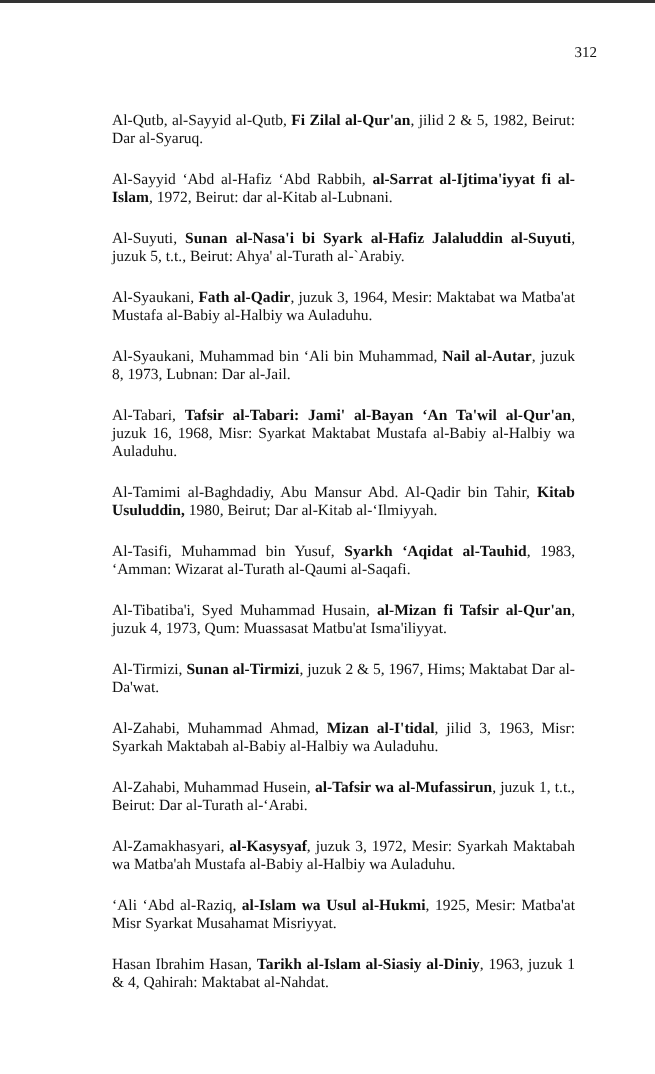312
Al-Qutb, al-Sayyid al-Qutb, Fi Zilal al-Qur'an, jilid 2 & 5, 1982, Beirut: Dar al-Syaruq.
Al-Sayyid ‘Abd al-Hafiz ‘Abd Rabbih, al-Sarrat al-Ijtima'iyyat fi al-Islam, 1972, Beirut: dar al-Kitab al-Lubnani.
Al-Suyuti, Sunan al-Nasa'i bi Syark al-Hafiz Jalaluddin al-Suyuti, juzuk 5, t.t., Beirut: Ahya' al-Turath al-`Arabiy.
Al-Syaukani, Fath al-Qadir, juzuk 3, 1964, Mesir: Maktabat wa Matba'at Mustafa al-Babiy al-Halbiy wa Auladuhu.
Al-Syaukani, Muhammad bin ‘Ali bin Muhammad, Nail al-Autar, juzuk 8, 1973, Lubnan: Dar al-Jail.
Al-Tabari, Tafsir al-Tabari: Jami' al-Bayan ‘An Ta'wil al-Qur'an, juzuk 16, 1968, Misr: Syarkat Maktabat Mustafa al-Babiy al-Halbiy wa Auladuhu.
Al-Tamimi al-Baghdadiy, Abu Mansur Abd. Al-Qadir bin Tahir, Kitab Usuluddin, 1980, Beirut; Dar al-Kitab al-‘Ilmiyyah.
Al-Tasifi, Muhammad bin Yusuf, Syarkh ‘Aqidat al-Tauhid, 1983, ‘Amman: Wizarat al-Turath al-Qaumi al-Saqafi.
Al-Tibatiba'i, Syed Muhammad Husain, al-Mizan fi Tafsir al-Qur'an, juzuk 4, 1973, Qum: Muassasat Matbu'at Isma'iliyyat.
Al-Tirmizi, Sunan al-Tirmizi, juzuk 2 & 5, 1967, Hims; Maktabat Dar al-Da'wat.
Al-Zahabi, Muhammad Ahmad, Mizan al-I'tidal, jilid 3, 1963, Misr: Syarkah Maktabah al-Babiy al-Halbiy wa Auladuhu.
Al-Zahabi, Muhammad Husein, al-Tafsir wa al-Mufassirun, juzuk 1, t.t., Beirut: Dar al-Turath al-‘Arabi.
Al-Zamakhasyari, al-Kasysyaf, juzuk 3, 1972, Mesir: Syarkah Maktabah wa Matba'ah Mustafa al-Babiy al-Halbiy wa Auladuhu.
‘Ali ‘Abd al-Raziq, al-Islam wa Usul al-Hukmi, 1925, Mesir: Matba'at Misr Syarkat Musahamat Misriyyat.
Hasan Ibrahim Hasan, Tarikh al-Islam al-Siasiy al-Diniy, 1963, juzuk 1 & 4, Qahirah: Maktabat al-Nahdat.